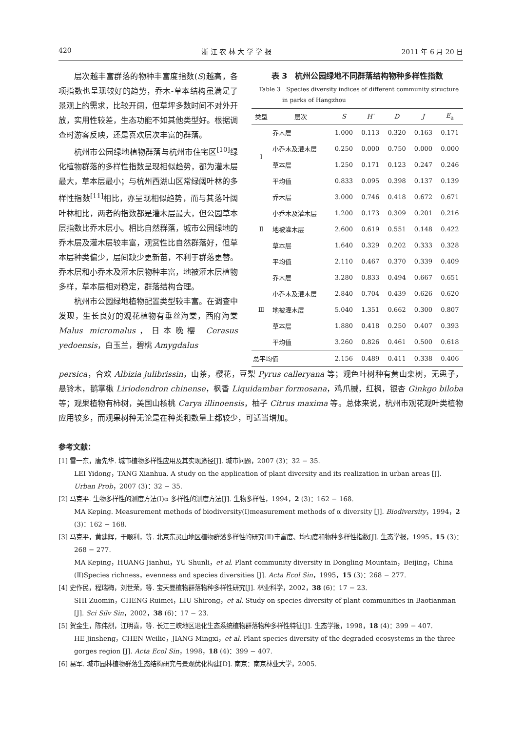420 浙 江 农 林 大 学 学 报 2011 年 6 月 20 日
层次越丰富群落的物种丰富度指数(S)越高，各项指数也呈现较好的趋势，乔木-草本结构虽满足了景观上的需求，比较开阔，但草坪多数时间不对外开放，实用性较差，生态功能不如其他类型好。根据调查时游客反映，还是喜欢层次丰富的群落。
杭州市公园绿地植物群落与杭州市住宅区<sup>[10]</sup>绿化植物群落的多样性指数呈现相似趋势，都为灌木层最大，草本层最小；与杭州西湖山区常绿阔叶林的多样性指数<sup>[11]</sup>相比，亦呈现相似趋势，而与其落叶阔叶林相比，两者的指数都是灌木层最大，但公园草本层指数比乔木层小。相比自然群落，城市公园绿地的乔木层及灌木层较丰富，观赏性比自然群落好，但草本层种类偏少，层间缺少更新苗，不利于群落更替。乔木层和小乔木及灌木层物种丰富，地被灌木层植物多样，草本层相对稳定，群落结构合理。
杭州市公园绿地植物配置类型较丰富。在调查中发现，生长良好的观花植物有垂丝海棠，西府海棠 Malus micromalus，日本晚樱 Cerasus yedoensis，白玉兰，碧桃 Amygdalus
表 3　杭州公园绿地不同群落结构物种多样性指数
Table 3　Species diversity indices of different community structure
　　　　in parks of Hangzhou
| 类型 | 层次 | S | H′ | D | J | E<sub>a</sub> |
| --- | --- | --- | --- | --- | --- | --- |
| Ⅰ | 乔木层 | 1.000 | 0.113 | 0.320 | 0.163 | 0.171 |
| | 小乔木及灌木层 | 0.250 | 0.000 | 0.750 | 0.000 | 0.000 |
| | 草本层 | 1.250 | 0.171 | 0.123 | 0.247 | 0.246 |
| | 平均值 | 0.833 | 0.095 | 0.398 | 0.137 | 0.139 |
| Ⅱ | 乔木层 | 3.000 | 0.746 | 0.418 | 0.672 | 0.671 |
| | 小乔木及灌木层 | 1.200 | 0.173 | 0.309 | 0.201 | 0.216 |
| | 地被灌木层 | 2.600 | 0.619 | 0.551 | 0.148 | 0.422 |
| | 草本层 | 1.640 | 0.329 | 0.202 | 0.333 | 0.328 |
| | 平均值 | 2.110 | 0.467 | 0.370 | 0.339 | 0.409 |
| Ⅲ | 乔木层 | 3.280 | 0.833 | 0.494 | 0.667 | 0.651 |
| | 小乔木及灌木层 | 2.840 | 0.704 | 0.439 | 0.626 | 0.620 |
| | 地被灌木层 | 5.040 | 1.351 | 0.662 | 0.300 | 0.807 |
| | 草本层 | 1.880 | 0.418 | 0.250 | 0.407 | 0.393 |
| | 平均值 | 3.260 | 0.826 | 0.461 | 0.500 | 0.618 |
| 总平均值 | | 2.156 | 0.489 | 0.411 | 0.338 | 0.406 |
persica，合欢 Albizia julibrissin，山茶，樱花，豆梨 Pyrus calleryana 等；观色叶树种有黄山栾树，无患子，悬铃木，鹅掌楸 Liriodendron chinense，枫香 Liquidambar formosana，鸡爪槭，红枫，银杏 Ginkgo biloba 等；观果植物有柿树，美国山核桃 Carya illinoensis，柚子 Citrus maxima 等。总体来说，杭州市观花观叶类植物应用较多，而观果树种无论是在种类和数量上都较少，可适当增加。
参考文献：
[1] 雷一东，唐先华. 城市植物多样性应用及其实现途径[J]. 城市问题，2007 (3)：32 − 35.
LEI Yidong，TANG Xianhua. A study on the application of plant diversity and its realization in urban areas [J]. Urban Prob，2007 (3)：32 − 35.
[2] 马克平. 生物多样性的测度方法(Ⅰ)α 多样性的测度方法[J]. 生物多样性，1994，2 (3)：162 − 168.
MA Keping. Measurement methods of biodiversity(Ⅰ)measurement methods of α diversity [J]. Biodiversity，1994，2 (3)：162 − 168.
[3] 马克平，黄建辉，于顺利，等. 北京东灵山地区植物群落多样性的研究(Ⅱ)丰富度、均匀度和物种多样性指数[J]. 生态学报，1995，15 (3)：268 − 277.
MA Keping，HUANG Jianhui，YU Shunli，et al. Plant community diversity in Dongling Mountain，Beijing，China (Ⅱ)Species richness，evenness and species diversities [J]. Acta Ecol Sin，1995，15 (3)：268 − 277.
[4] 史作民，程瑞梅，刘世荣，等. 宝天曼植物群落物种多样性研究[J]. 林业科学，2002，38 (6)：17 − 23.
SHI Zuomin，CHENG Ruimei，LIU Shirong，et al. Study on species diversity of plant communities in Baotianman [J]. Sci Silv Sin，2002，38 (6)：17 − 23.
[5] 贺金生，陈伟烈，江明喜，等. 长江三峡地区退化生态系统植物群落物种多样性特征[J]. 生态学报，1998，18 (4)：399 − 407.
HE Jinsheng，CHEN Weilie，JIANG Mingxi，et al. Plant species diversity of the degraded ecosystems in the three gorges region [J]. Acta Ecol Sin，1998，18 (4)：399 − 407.
[6] 易军. 城市园林植物群落生态结构研究与景观优化构建[D]. 南京：南京林业大学，2005.